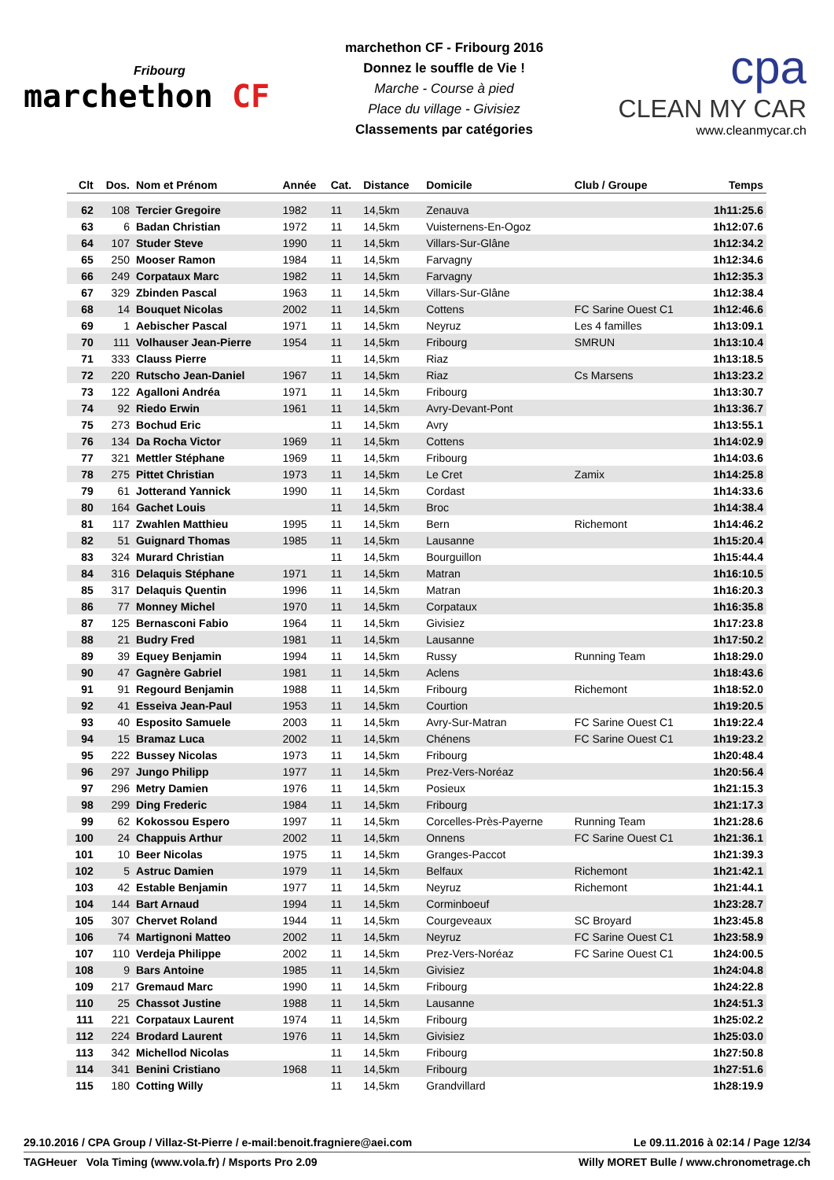Fribourg
marchethon CF
marchethon CF - Fribourg 2016
Donnez le souffle de Vie !
Marche - Course à pied
Place du village - Givisiez
Classements par catégories
cpa
CLEAN MY CAR
www.cleanmycar.ch
| Clt | Dos. | Nom et Prénom | Année | Cat. | Distance | Domicile | Club / Groupe | Temps |
| --- | --- | --- | --- | --- | --- | --- | --- | --- |
| 62 | 108 | Tercier Gregoire | 1982 | 11 | 14,5km | Zenauva | | 1h11:25.6 |
| 63 | 6 | Badan Christian | 1972 | 11 | 14,5km | Vuisternens-En-Ogoz | | 1h12:07.6 |
| 64 | 107 | Studer Steve | 1990 | 11 | 14,5km | Villars-Sur-Glâne | | 1h12:34.2 |
| 65 | 250 | Mooser Ramon | 1984 | 11 | 14,5km | Farvagny | | 1h12:34.6 |
| 66 | 249 | Corpataux Marc | 1982 | 11 | 14,5km | Farvagny | | 1h12:35.3 |
| 67 | 329 | Zbinden Pascal | 1963 | 11 | 14,5km | Villars-Sur-Glâne | | 1h12:38.4 |
| 68 | 14 | Bouquet Nicolas | 2002 | 11 | 14,5km | Cottens | FC Sarine Ouest C1 | 1h12:46.6 |
| 69 | 1 | Aebischer Pascal | 1971 | 11 | 14,5km | Neyruz | Les 4 familles | 1h13:09.1 |
| 70 | 111 | Volhauser Jean-Pierre | 1954 | 11 | 14,5km | Fribourg | SMRUN | 1h13:10.4 |
| 71 | 333 | Clauss Pierre | | 11 | 14,5km | Riaz | | 1h13:18.5 |
| 72 | 220 | Rutscho Jean-Daniel | 1967 | 11 | 14,5km | Riaz | Cs Marsens | 1h13:23.2 |
| 73 | 122 | Agalloni Andréa | 1971 | 11 | 14,5km | Fribourg | | 1h13:30.7 |
| 74 | 92 | Riedo Erwin | 1961 | 11 | 14,5km | Avry-Devant-Pont | | 1h13:36.7 |
| 75 | 273 | Bochud Eric | | 11 | 14,5km | Avry | | 1h13:55.1 |
| 76 | 134 | Da Rocha Victor | 1969 | 11 | 14,5km | Cottens | | 1h14:02.9 |
| 77 | 321 | Mettler Stéphane | 1969 | 11 | 14,5km | Fribourg | | 1h14:03.6 |
| 78 | 275 | Pittet Christian | 1973 | 11 | 14,5km | Le Cret | Zamix | 1h14:25.8 |
| 79 | 61 | Jotterand Yannick | 1990 | 11 | 14,5km | Cordast | | 1h14:33.6 |
| 80 | 164 | Gachet Louis | | 11 | 14,5km | Broc | | 1h14:38.4 |
| 81 | 117 | Zwahlen Matthieu | 1995 | 11 | 14,5km | Bern | Richemont | 1h14:46.2 |
| 82 | 51 | Guignard Thomas | 1985 | 11 | 14,5km | Lausanne | | 1h15:20.4 |
| 83 | 324 | Murard Christian | | 11 | 14,5km | Bourguillon | | 1h15:44.4 |
| 84 | 316 | Delaquis Stéphane | 1971 | 11 | 14,5km | Matran | | 1h16:10.5 |
| 85 | 317 | Delaquis Quentin | 1996 | 11 | 14,5km | Matran | | 1h16:20.3 |
| 86 | 77 | Monney Michel | 1970 | 11 | 14,5km | Corpataux | | 1h16:35.8 |
| 87 | 125 | Bernasconi Fabio | 1964 | 11 | 14,5km | Givisiez | | 1h17:23.8 |
| 88 | 21 | Budry Fred | 1981 | 11 | 14,5km | Lausanne | | 1h17:50.2 |
| 89 | 39 | Equey Benjamin | 1994 | 11 | 14,5km | Russy | Running Team | 1h18:29.0 |
| 90 | 47 | Gagnère Gabriel | 1981 | 11 | 14,5km | Aclens | | 1h18:43.6 |
| 91 | 91 | Regourd Benjamin | 1988 | 11 | 14,5km | Fribourg | Richemont | 1h18:52.0 |
| 92 | 41 | Esseiva Jean-Paul | 1953 | 11 | 14,5km | Courtion | | 1h19:20.5 |
| 93 | 40 | Esposito Samuele | 2003 | 11 | 14,5km | Avry-Sur-Matran | FC Sarine Ouest C1 | 1h19:22.4 |
| 94 | 15 | Bramaz Luca | 2002 | 11 | 14,5km | Chénens | FC Sarine Ouest C1 | 1h19:23.2 |
| 95 | 222 | Bussey Nicolas | 1973 | 11 | 14,5km | Fribourg | | 1h20:48.4 |
| 96 | 297 | Jungo Philipp | 1977 | 11 | 14,5km | Prez-Vers-Noréaz | | 1h20:56.4 |
| 97 | 296 | Metry Damien | 1976 | 11 | 14,5km | Posieux | | 1h21:15.3 |
| 98 | 299 | Ding Frederic | 1984 | 11 | 14,5km | Fribourg | | 1h21:17.3 |
| 99 | 62 | Kokossou Espero | 1997 | 11 | 14,5km | Corcelles-Près-Payerne | Running Team | 1h21:28.6 |
| 100 | 24 | Chappuis Arthur | 2002 | 11 | 14,5km | Onnens | FC Sarine Ouest C1 | 1h21:36.1 |
| 101 | 10 | Beer Nicolas | 1975 | 11 | 14,5km | Granges-Paccot | | 1h21:39.3 |
| 102 | 5 | Astruc Damien | 1979 | 11 | 14,5km | Belfaux | Richemont | 1h21:42.1 |
| 103 | 42 | Estable Benjamin | 1977 | 11 | 14,5km | Neyruz | Richemont | 1h21:44.1 |
| 104 | 144 | Bart Arnaud | 1994 | 11 | 14,5km | Corminboeuf | | 1h23:28.7 |
| 105 | 307 | Chervet Roland | 1944 | 11 | 14,5km | Courgeveaux | SC Broyard | 1h23:45.8 |
| 106 | 74 | Martignoni Matteo | 2002 | 11 | 14,5km | Neyruz | FC Sarine Ouest C1 | 1h23:58.9 |
| 107 | 110 | Verdeja Philippe | 2002 | 11 | 14,5km | Prez-Vers-Noréaz | FC Sarine Ouest C1 | 1h24:00.5 |
| 108 | 9 | Bars Antoine | 1985 | 11 | 14,5km | Givisiez | | 1h24:04.8 |
| 109 | 217 | Gremaud Marc | 1990 | 11 | 14,5km | Fribourg | | 1h24:22.8 |
| 110 | 25 | Chassot Justine | 1988 | 11 | 14,5km | Lausanne | | 1h24:51.3 |
| 111 | 221 | Corpataux Laurent | 1974 | 11 | 14,5km | Fribourg | | 1h25:02.2 |
| 112 | 224 | Brodard Laurent | 1976 | 11 | 14,5km | Givisiez | | 1h25:03.0 |
| 113 | 342 | Michellod Nicolas | | 11 | 14,5km | Fribourg | | 1h27:50.8 |
| 114 | 341 | Benini Cristiano | 1968 | 11 | 14,5km | Fribourg | | 1h27:51.6 |
| 115 | 180 | Cotting Willy | | 11 | 14,5km | Grandvillard | | 1h28:19.9 |
29.10.2016 / CPA Group / Villaz-St-Pierre / e-mail:benoit.fragniere@aei.com Le 09.11.2016 à 02:14 / Page 12/34
TAGHeuer Vola Timing (www.vola.fr) / Msports Pro 2.09 Willy MORET Bulle / www.chronometrage.ch